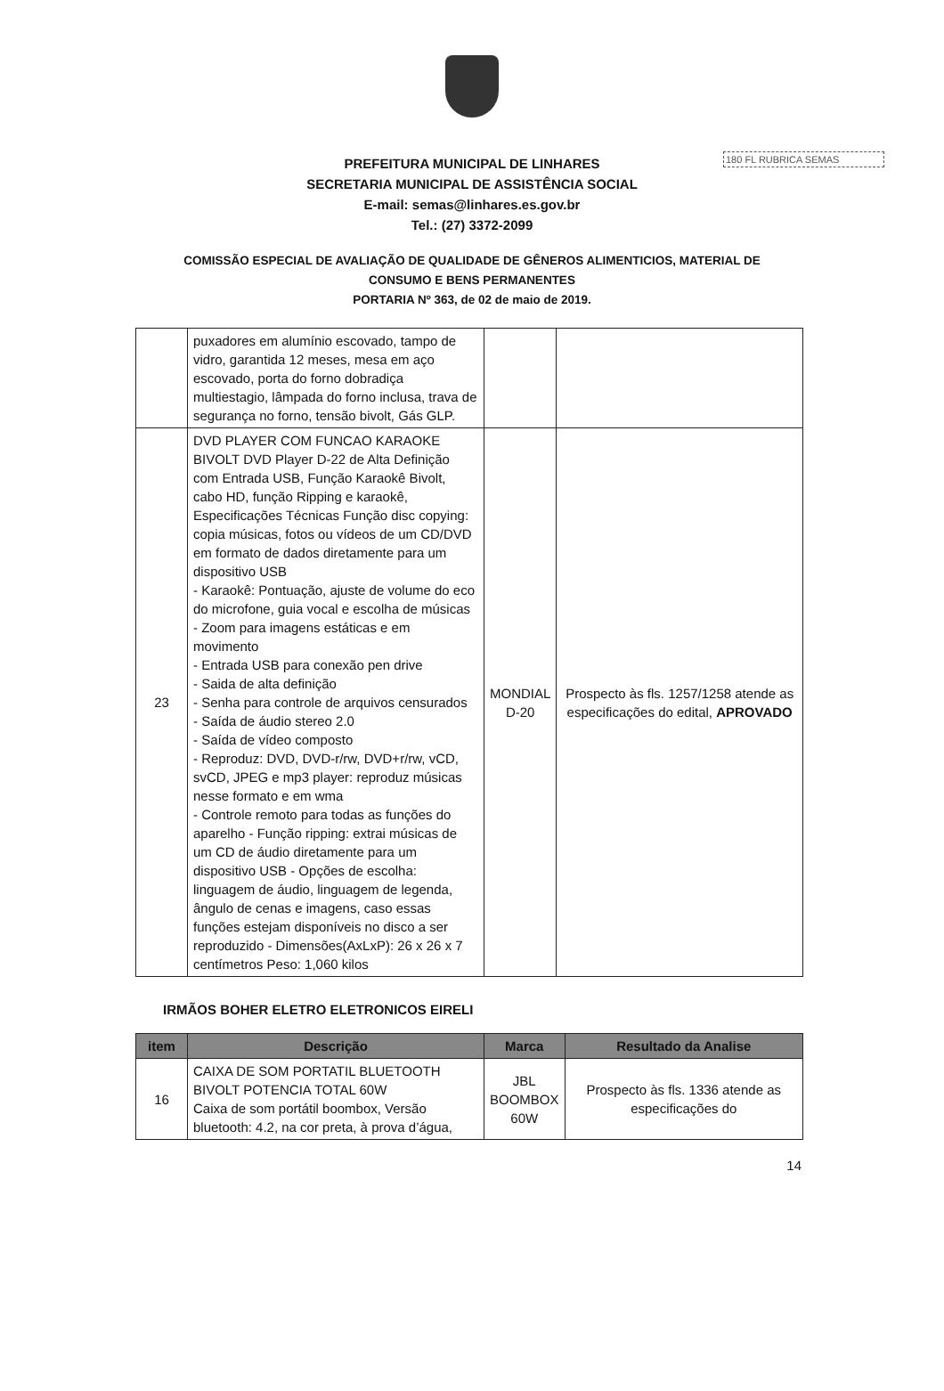180 FL RUBRICA SEMAS
PREFEITURA MUNICIPAL DE LINHARES
SECRETARIA MUNICIPAL DE ASSISTÊNCIA SOCIAL
E-mail: semas@linhares.es.gov.br
Tel.: (27) 3372-2099
COMISSÃO ESPECIAL DE AVALIAÇÃO DE QUALIDADE DE GÊNEROS ALIMENTICIOS, MATERIAL DE
CONSUMO E BENS PERMANENTES
PORTARIA Nº 363, de 02 de maio de 2019.
| | puxadores em alumínio escovado, tampo de vidro, garantida 12 meses, mesa em aço escovado, porta do forno dobradiça multiestagio, lâmpada do forno inclusa, trava de segurança no forno, tensão bivolt, Gás GLP. | | |
| 23 | DVD PLAYER COM FUNCAO KARAOKE BIVOLT DVD Player D-22 de Alta Definição com Entrada USB, Função Karaokê Bivolt, cabo HD, função Ripping e karaokê, Especificações Técnicas Função disc copying: copia músicas, fotos ou vídeos de um CD/DVD em formato de dados diretamente para um dispositivo USB - Karaokê: Pontuação, ajuste de volume do eco do microfone, guia vocal e escolha de músicas - Zoom para imagens estáticas e em movimento - Entrada USB para conexão pen drive - Saida de alta definição - Senha para controle de arquivos censurados - Saída de áudio stereo 2.0 - Saída de vídeo composto - Reproduz: DVD, DVD-r/rw, DVD+r/rw, vCD, svCD, JPEG e mp3 player: reproduz músicas nesse formato e em wma - Controle remoto para todas as funções do aparelho - Função ripping: extrai músicas de um CD de áudio diretamente para um dispositivo USB - Opções de escolha: linguagem de áudio, linguagem de legenda, ângulo de cenas e imagens, caso essas funções estejam disponíveis no disco a ser reproduzido - Dimensões(AxLxP): 26 x 26 x 7 centímetros Peso: 1,060 kilos | MONDIAL D-20 | Prospecto às fls. 1257/1258 atende as especificações do edital, APROVADO |
IRMÃOS BOHER ELETRO ELETRONICOS EIRELI
| item | Descrição | Marca | Resultado da Analise |
| --- | --- | --- | --- |
| 16 | CAIXA DE SOM PORTATIL BLUETOOTH BIVOLT POTENCIA TOTAL 60W Caixa de som portátil boombox, Versão bluetooth: 4.2, na cor preta, à prova d’água, | JBL BOOMBOX 60W | Prospecto às fls. 1336 atende as especificações do |
14